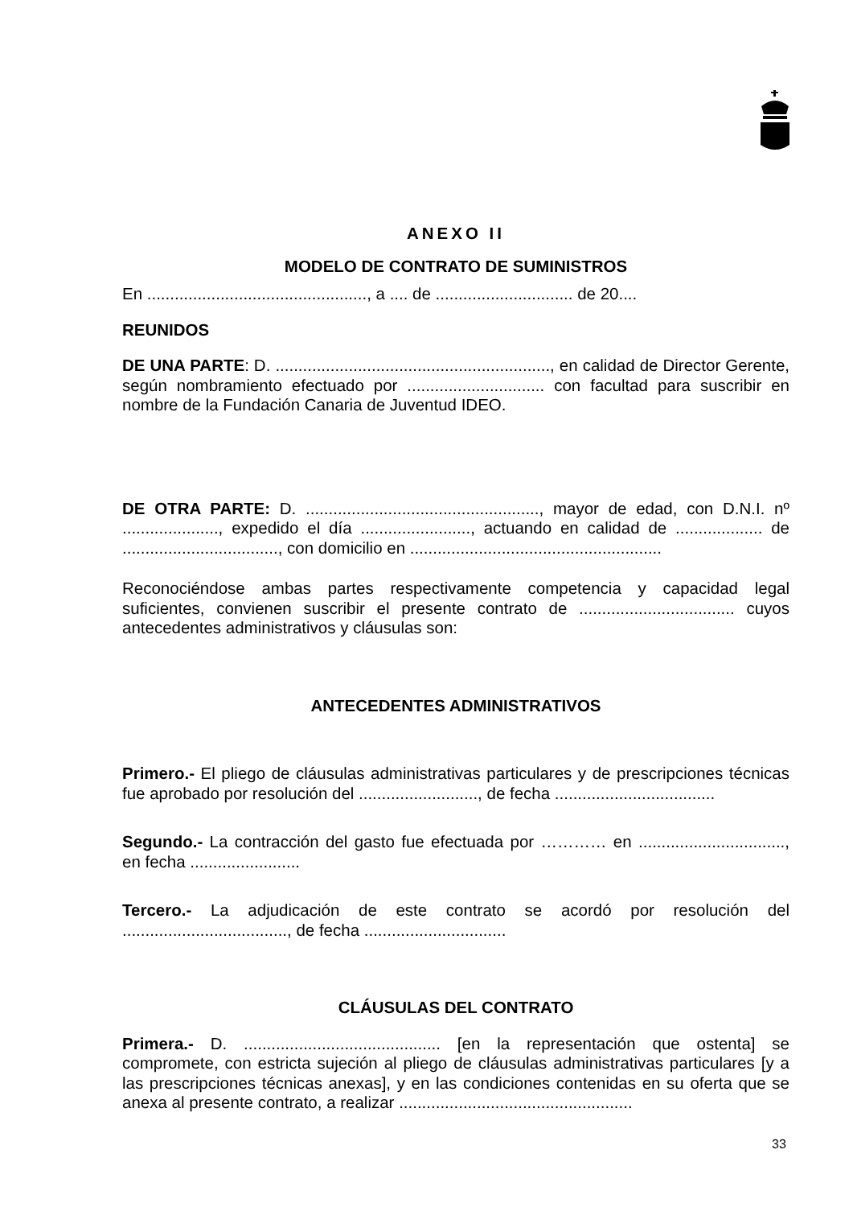ANEXO II
MODELO DE CONTRATO DE SUMINISTROS
En ................................................, a .... de .............................. de 20....
REUNIDOS
DE UNA PARTE: D. ............................................................, en calidad de Director Gerente, según nombramiento efectuado por .............................. con facultad para suscribir en nombre de la Fundación Canaria de Juventud IDEO.
DE OTRA PARTE: D. ..................................................., mayor de edad, con D.N.I. nº ....................., expedido el día ........................, actuando en calidad de ................... de .................................., con domicilio en .......................................................
Reconociéndose ambas partes respectivamente competencia y capacidad legal suficientes, convienen suscribir el presente contrato de .................................. cuyos antecedentes administrativos y cláusulas son:
ANTECEDENTES ADMINISTRATIVOS
Primero.- El pliego de cláusulas administrativas particulares y de prescripciones técnicas fue aprobado por resolución del .........................., de fecha ...................................
Segundo.- La contracción del gasto fue efectuada por ………… en ................................, en fecha ........................
Tercero.- La adjudicación de este contrato se acordó por resolución del ...................................., de fecha ...............................
CLÁUSULAS DEL CONTRATO
Primera.- D. ........................................... [en la representación que ostenta] se compromete, con estricta sujeción al pliego de cláusulas administrativas particulares [y a las prescripciones técnicas anexas], y en las condiciones contenidas en su oferta que se anexa al presente contrato, a realizar ...................................................
33